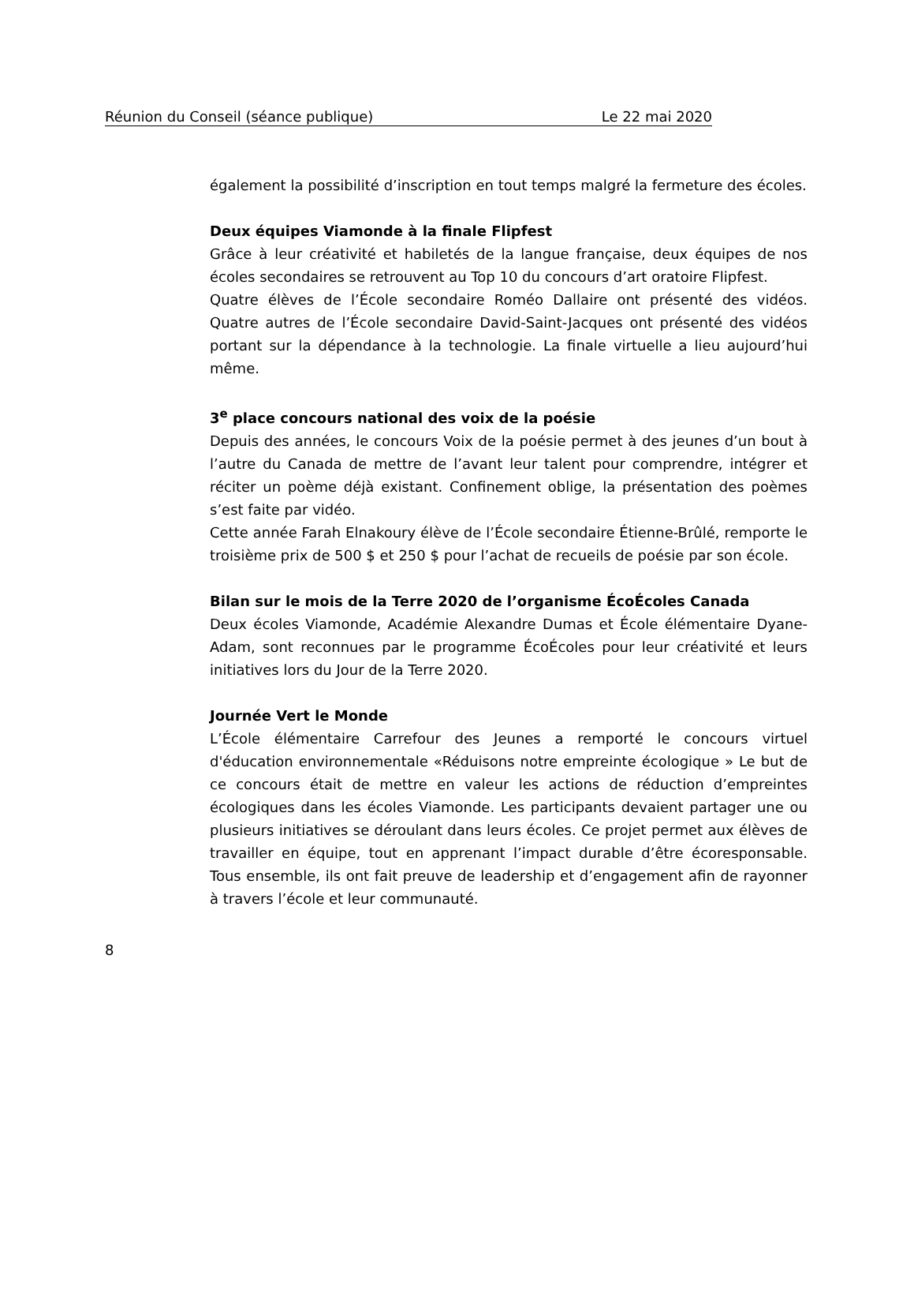Réunion du Conseil (séance publique) Le 22 mai 2020
également la possibilité d’inscription en tout temps malgré la fermeture des écoles.
Deux équipes Viamonde à la finale Flipfest
Grâce à leur créativité et habiletés de la langue française, deux équipes de nos écoles secondaires se retrouvent au Top 10 du concours d’art oratoire Flipfest.
Quatre élèves de l’École secondaire Roméo Dallaire ont présenté des vidéos. Quatre autres de l’École secondaire David-Saint-Jacques ont présenté des vidéos portant sur la dépendance à la technologie. La finale virtuelle a lieu aujourd’hui même.
3<sup>e</sup> place concours national des voix de la poésie
Depuis des années, le concours Voix de la poésie permet à des jeunes d’un bout à l’autre du Canada de mettre de l’avant leur talent pour comprendre, intégrer et réciter un poème déjà existant. Confinement oblige, la présentation des poèmes s’est faite par vidéo.
Cette année Farah Elnakoury élève de l’École secondaire Étienne-Brûlé, remporte le troisième prix de 500 $ et 250 $ pour l’achat de recueils de poésie par son école.
Bilan sur le mois de la Terre 2020 de l’organisme ÉcoÉcoles Canada
Deux écoles Viamonde, Académie Alexandre Dumas et École élémentaire Dyane-Adam, sont reconnues par le programme ÉcoÉcoles pour leur créativité et leurs initiatives lors du Jour de la Terre 2020.
Journée Vert le Monde
L’École élémentaire Carrefour des Jeunes a remporté le concours virtuel d'éducation environnementale «Réduisons notre empreinte écologique » Le but de ce concours était de mettre en valeur les actions de réduction d’empreintes écologiques dans les écoles Viamonde. Les participants devaient partager une ou plusieurs initiatives se déroulant dans leurs écoles. Ce projet permet aux élèves de travailler en équipe, tout en apprenant l’impact durable d’être écoresponsable. Tous ensemble, ils ont fait preuve de leadership et d’engagement afin de rayonner à travers l’école et leur communauté.
8